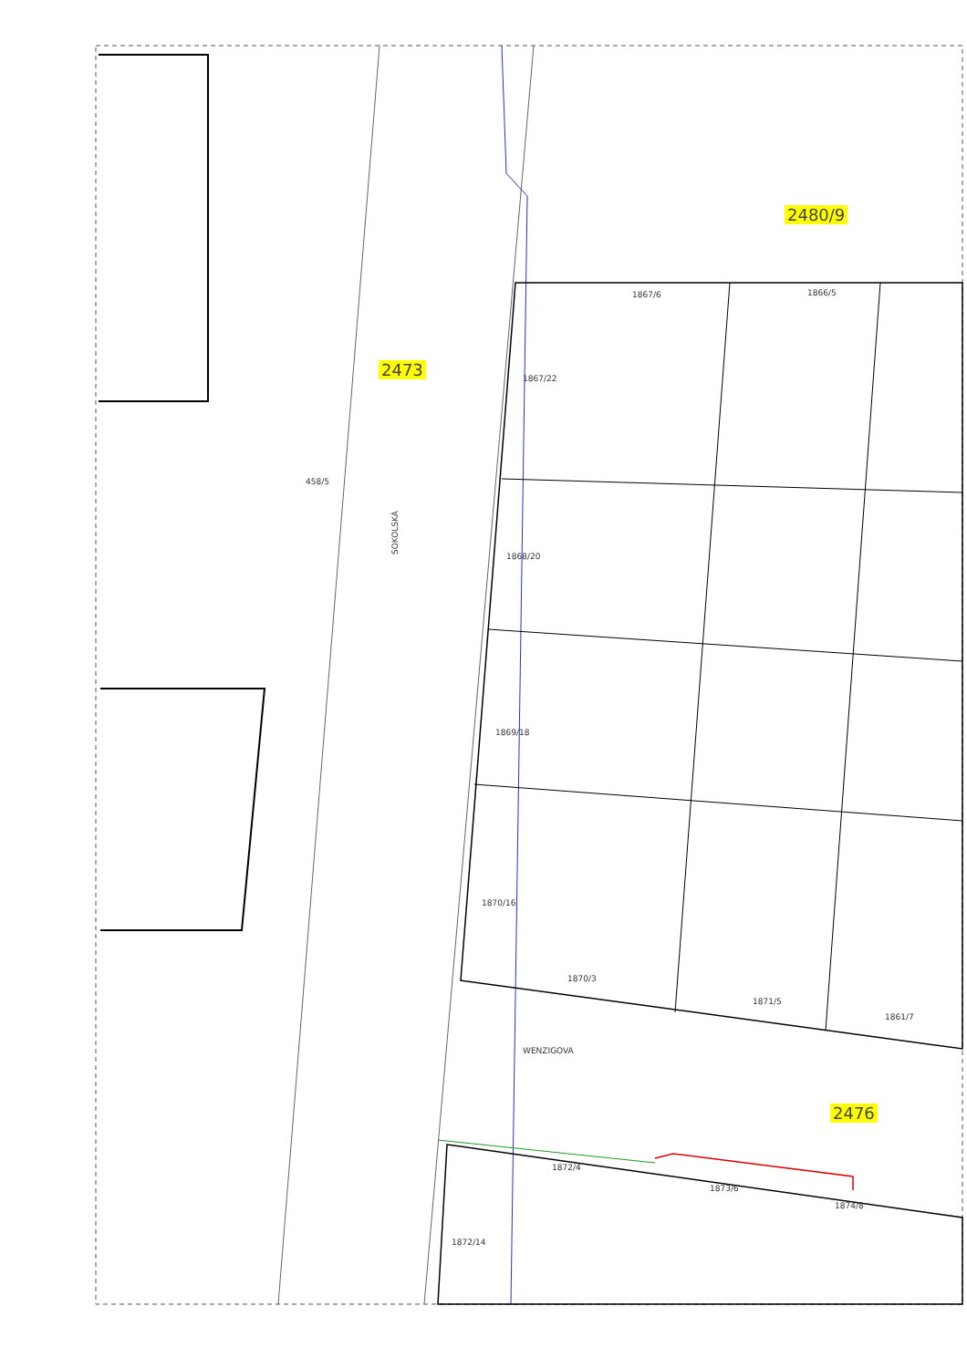2480/9
2473
2476
1867/6 1866/5
1867/22
458/5
SOKOLSKÁ
1868/20
1869/18
1870/16
1870/3
1871/5
1861/7
WENZIGOVA
1872/4
1873/6
1874/8
1872/14